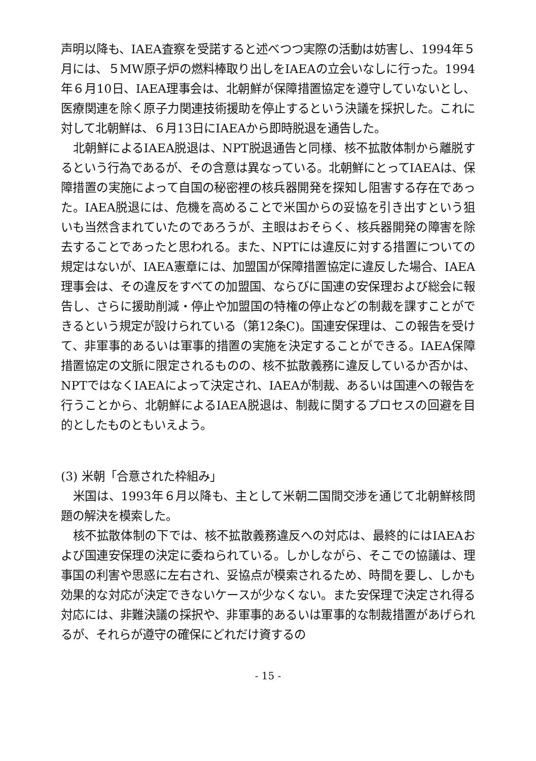声明以降も、IAEA査察を受諾すると述べつつ実際の活動は妨害し、1994年５月には、５MW原子炉の燃料棒取り出しをIAEAの立会いなしに行った。1994年６月10日、IAEA理事会は、北朝鮮が保障措置協定を遵守していないとし、医療関連を除く原子力関連技術援助を停止するという決議を採択した。これに対して北朝鮮は、６月13日にIAEAから即時脱退を通告した。
北朝鮮によるIAEA脱退は、NPT脱退通告と同様、核不拡散体制から離脱するという行為であるが、その含意は異なっている。北朝鮮にとってIAEAは、保障措置の実施によって自国の秘密裡の核兵器開発を探知し阻害する存在であった。IAEA脱退には、危機を高めることで米国からの妥協を引き出すという狙いも当然含まれていたのであろうが、主眼はおそらく、核兵器開発の障害を除去することであったと思われる。また、NPTには違反に対する措置についての規定はないが、IAEA憲章には、加盟国が保障措置協定に違反した場合、IAEA理事会は、その違反をすべての加盟国、ならびに国連の安保理および総会に報告し、さらに援助削減・停止や加盟国の特権の停止などの制裁を課すことができるという規定が設けられている（第12条C)。国連安保理は、この報告を受けて、非軍事的あるいは軍事的措置の実施を決定することができる。IAEA保障措置協定の文脈に限定されるものの、核不拡散義務に違反しているか否かは、NPTではなくIAEAによって決定され、IAEAが制裁、あるいは国連への報告を行うことから、北朝鮮によるIAEA脱退は、制裁に関するプロセスの回避を目的としたものともいえよう。
(3) 米朝「合意された枠組み」
米国は、1993年６月以降も、主として米朝二国間交渉を通じて北朝鮮核問題の解決を模索した。
核不拡散体制の下では、核不拡散義務違反への対応は、最終的にはIAEAおよび国連安保理の決定に委ねられている。しかしながら、そこでの協議は、理事国の利害や思惑に左右され、妥協点が模索されるため、時間を要し、しかも効果的な対応が決定できないケースが少なくない。また安保理で決定され得る対応には、非難決議の採択や、非軍事的あるいは軍事的な制裁措置があげられるが、それらが遵守の確保にどれだけ資するの
- 15 -